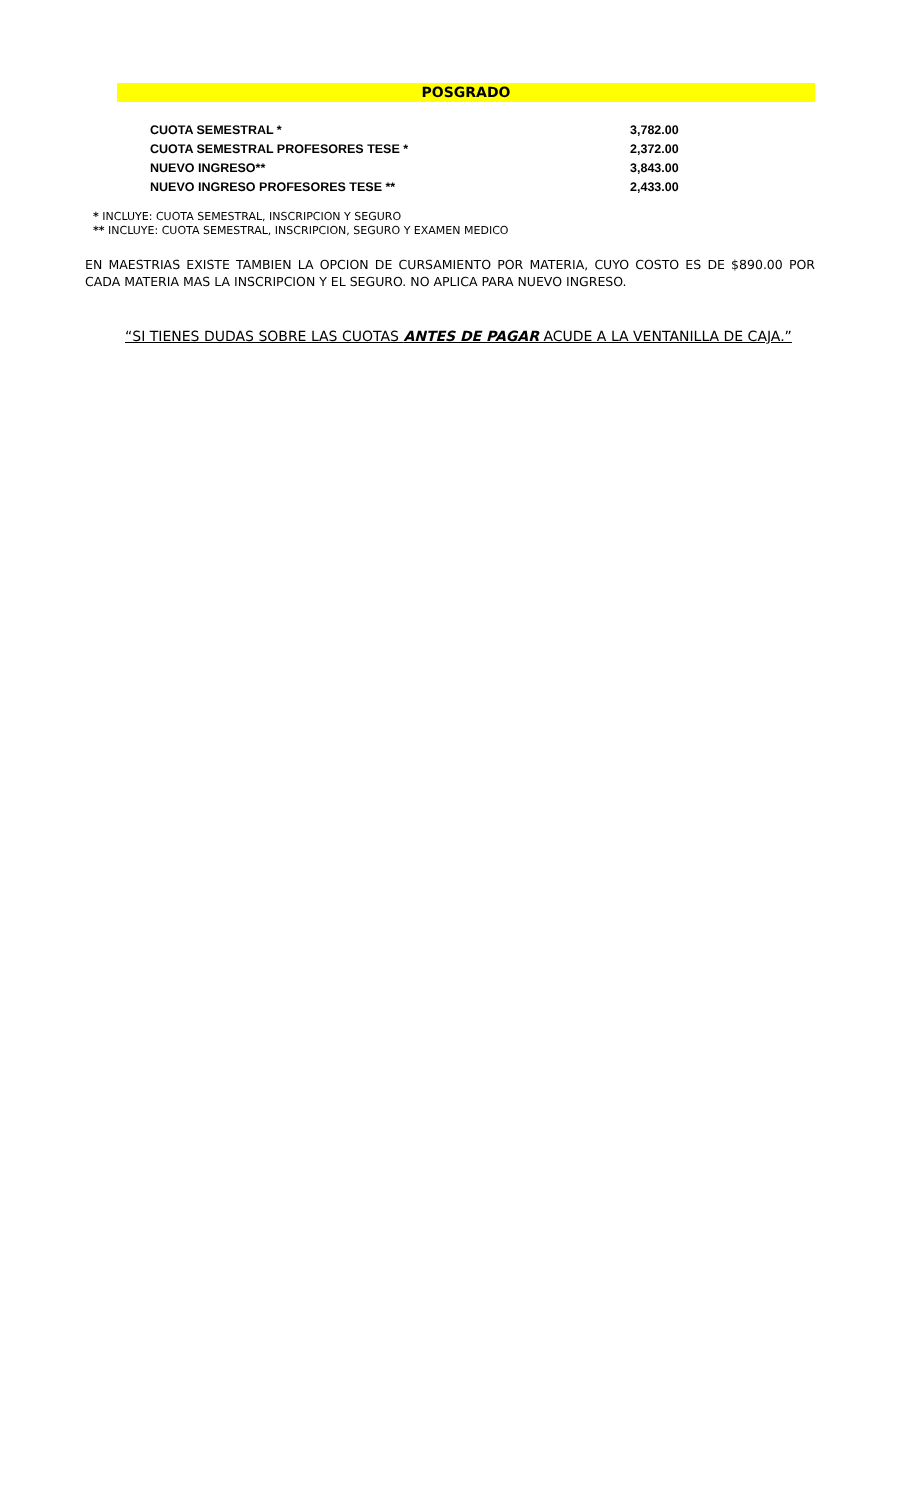POSGRADO
| CUOTA SEMESTRAL * | 3,782.00 |
| CUOTA SEMESTRAL PROFESORES TESE * | 2,372.00 |
| NUEVO INGRESO** | 3,843.00 |
| NUEVO INGRESO PROFESORES TESE ** | 2,433.00 |
* INCLUYE: CUOTA SEMESTRAL, INSCRIPCION Y SEGURO
** INCLUYE: CUOTA SEMESTRAL, INSCRIPCION, SEGURO Y EXAMEN MEDICO
EN MAESTRIAS EXISTE TAMBIEN LA OPCION DE CURSAMIENTO POR MATERIA, CUYO COSTO ES DE $890.00 POR CADA MATERIA MAS LA INSCRIPCION Y EL SEGURO. NO APLICA PARA NUEVO INGRESO.
“SI TIENES DUDAS SOBRE LAS CUOTAS ANTES DE PAGAR ACUDE A LA VENTANILLA DE CAJA.”